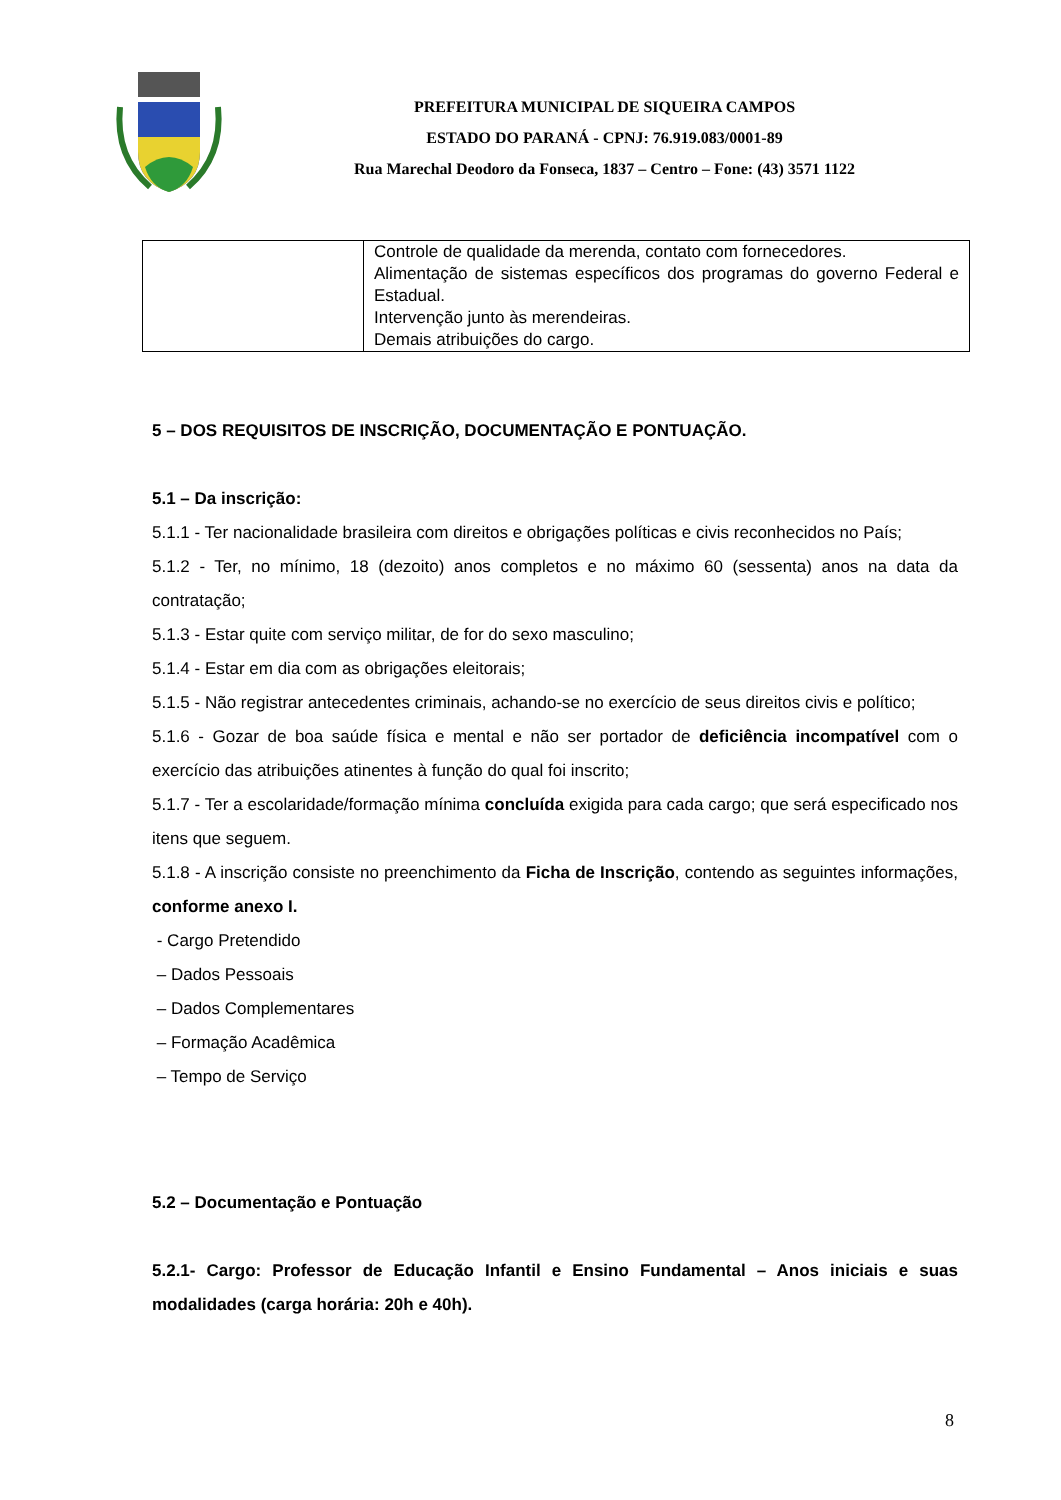PREFEITURA MUNICIPAL DE SIQUEIRA CAMPOS
ESTADO DO PARANÁ - CPNJ: 76.919.083/0001-89
Rua Marechal Deodoro da Fonseca, 1837 – Centro – Fone: (43) 3571 1122
| | Controle de qualidade da merenda, contato com fornecedores. Alimentação de sistemas específicos dos programas do governo Federal e Estadual. Intervenção junto às merendeiras. Demais atribuições do cargo. |
5 – DOS REQUISITOS DE INSCRIÇÃO, DOCUMENTAÇÃO E PONTUAÇÃO.
5.1 – Da inscrição:
5.1.1 - Ter nacionalidade brasileira com direitos e obrigações políticas e civis reconhecidos no País;
5.1.2 - Ter, no mínimo, 18 (dezoito) anos completos e no máximo 60 (sessenta) anos na data da contratação;
5.1.3 - Estar quite com serviço militar, de for do sexo masculino;
5.1.4 - Estar em dia com as obrigações eleitorais;
5.1.5 - Não registrar antecedentes criminais, achando-se no exercício de seus direitos civis e político;
5.1.6 - Gozar de boa saúde física e mental e não ser portador de deficiência incompatível com o exercício das atribuições atinentes à função do qual foi inscrito;
5.1.7 - Ter a escolaridade/formação mínima concluída exigida para cada cargo; que será especificado nos itens que seguem.
5.1.8 - A inscrição consiste no preenchimento da Ficha de Inscrição, contendo as seguintes informações, conforme anexo I.
- Cargo Pretendido
– Dados Pessoais
– Dados Complementares
– Formação Acadêmica
– Tempo de Serviço
5.2 – Documentação e Pontuação
5.2.1- Cargo: Professor de Educação Infantil e Ensino Fundamental – Anos iniciais e suas modalidades (carga horária: 20h e 40h).
8